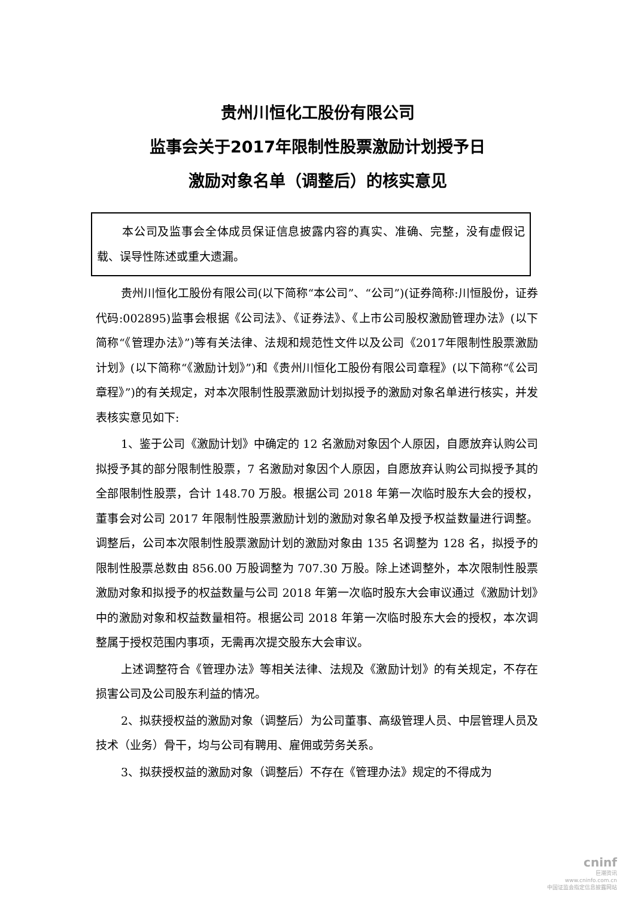贵州川恒化工股份有限公司
监事会关于2017年限制性股票激励计划授予日
激励对象名单（调整后）的核实意见
本公司及监事会全体成员保证信息披露内容的真实、准确、完整，没有虚假记载、误导性陈述或重大遗漏。
贵州川恒化工股份有限公司(以下简称“本公司”、“公司”)(证券简称:川恒股份，证券代码:002895)监事会根据《公司法》、《证券法》、《上市公司股权激励管理办法》(以下简称“《管理办法》”)等有关法律、法规和规范性文件以及公司《2017年限制性股票激励计划》(以下简称“《激励计划》”)和《贵州川恒化工股份有限公司章程》(以下简称“《公司章程》”)的有关规定，对本次限制性股票激励计划拟授予的激励对象名单进行核实，并发表核实意见如下:
1、鉴于公司《激励计划》中确定的 12 名激励对象因个人原因，自愿放弃认购公司拟授予其的部分限制性股票，7 名激励对象因个人原因，自愿放弃认购公司拟授予其的全部限制性股票，合计 148.70 万股。根据公司 2018 年第一次临时股东大会的授权，董事会对公司 2017 年限制性股票激励计划的激励对象名单及授予权益数量进行调整。调整后，公司本次限制性股票激励计划的激励对象由 135 名调整为 128 名，拟授予的限制性股票总数由 856.00 万股调整为 707.30 万股。除上述调整外，本次限制性股票激励对象和拟授予的权益数量与公司 2018 年第一次临时股东大会审议通过《激励计划》中的激励对象和权益数量相符。根据公司 2018 年第一次临时股东大会的授权，本次调整属于授权范围内事项，无需再次提交股东大会审议。
上述调整符合《管理办法》等相关法律、法规及《激励计划》的有关规定，不存在损害公司及公司股东利益的情况。
2、拟获授权益的激励对象（调整后）为公司董事、高级管理人员、中层管理人员及技术（业务）骨干，均与公司有聘用、雇佣或劳务关系。
3、拟获授权益的激励对象（调整后）不存在《管理办法》规定的不得成为
cninf
巨潮资讯
www.cninfo.com.cn
中国证监会指定信息披露网站